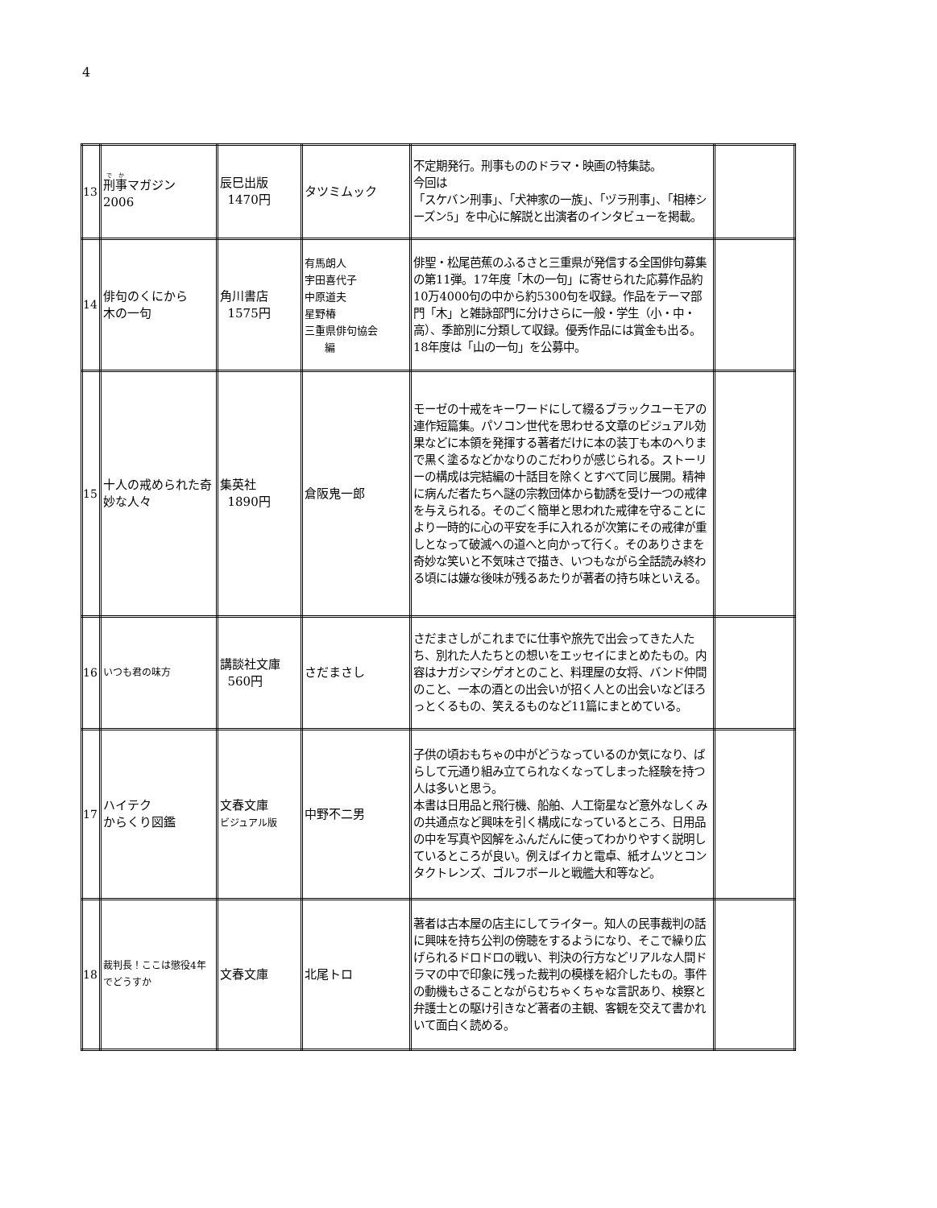4
| 13 | 刑事 マガジン 2006 | 辰巳出版 1470円 | タツミムック | 不定期発行。刑事もののドラマ・映画の特集誌。 今回は 「スケバン刑事」、「犬神家の一族」、「ヅラ刑事」、「相棒シーズン5」を中心に解説と出演者のインタビューを掲載。 | |
| 14 | 俳句のくにから 木の一句 | 角川書店 1575円 | 有馬朗人 宇田喜代子 中原道夫 星野椿 三重県俳句協会 編 | 俳聖・松尾芭蕉のふるさと三重県が発信する全国俳句募集の第11弾。17年度「木の一句」に寄せられた応募作品約10万4000句の中から約5300句を収録。作品をテーマ部門「木」と雑詠部門に分けさらに一般・学生（小・中・高）、季節別に分類して収録。優秀作品には賞金も出る。18年度は「山の一句」を公募中。 | |
| 15 | 十人の戒められた奇妙な人々 | 集英社 1890円 | 倉阪鬼一郎 | モーゼの十戒をキーワードにして綴るブラックユーモアの連作短篇集。パソコン世代を思わせる文章のビジュアル効果などに本領を発揮する著者だけに本の装丁も本のへりまで黒く塗るなどかなりのこだわりが感じられる。ストーリーの構成は完結編の十話目を除くとすべて同じ展開。精神に病んだ者たちへ謎の宗教団体から勧誘を受け一つの戒律を与えられる。そのごく簡単と思われた戒律を守ることにより一時的に心の平安を手に入れるが次第にその戒律が重しとなって破滅への道へと向かって行く。そのありさまを奇妙な笑いと不気味さで描き、いつもながら全話読み終わる頃には嫌な後味が残るあたりが著者の持ち味といえる。 | |
| 16 | いつも君の味方 | 講談社文庫 560円 | さだまさし | さだまさしがこれまでに仕事や旅先で出会ってきた人たち、別れた人たちとの想いをエッセイにまとめたもの。内容はナガシマシゲオとのこと、料理屋の女将、バンド仲間のこと、一本の酒との出会いが招く人との出会いなどほろっとくるもの、笑えるものなど11篇にまとめている。 | |
| 17 | ハイテク からくり図鑑 | 文春文庫 ビジュアル版 | 中野不二男 | 子供の頃おもちゃの中がどうなっているのか気になり、ばらして元通り組み立てられなくなってしまった経験を持つ人は多いと思う。 本書は日用品と飛行機、船舶、人工衛星など意外なしくみの共通点など興味を引く構成になっているところ、日用品の中を写真や図解をふんだんに使ってわかりやすく説明しているところが良い。例えばイカと電卓、紙オムツとコンタクトレンズ、ゴルフボールと戦艦大和等など。 | |
| 18 | 裁判長！ここは懲役4年でどうすか | 文春文庫 | 北尾トロ | 著者は古本屋の店主にしてライター。知人の民事裁判の話に興味を持ち公判の傍聴をするようになり、そこで繰り広げられるドロドロの戦い、判決の行方などリアルな人間ドラマの中で印象に残った裁判の模様を紹介したもの。事件の動機もさることながらむちゃくちゃな言訳あり、検察と弁護士との駆け引きなど著者の主観、客観を交えて書かれいて面白く読める。 | |